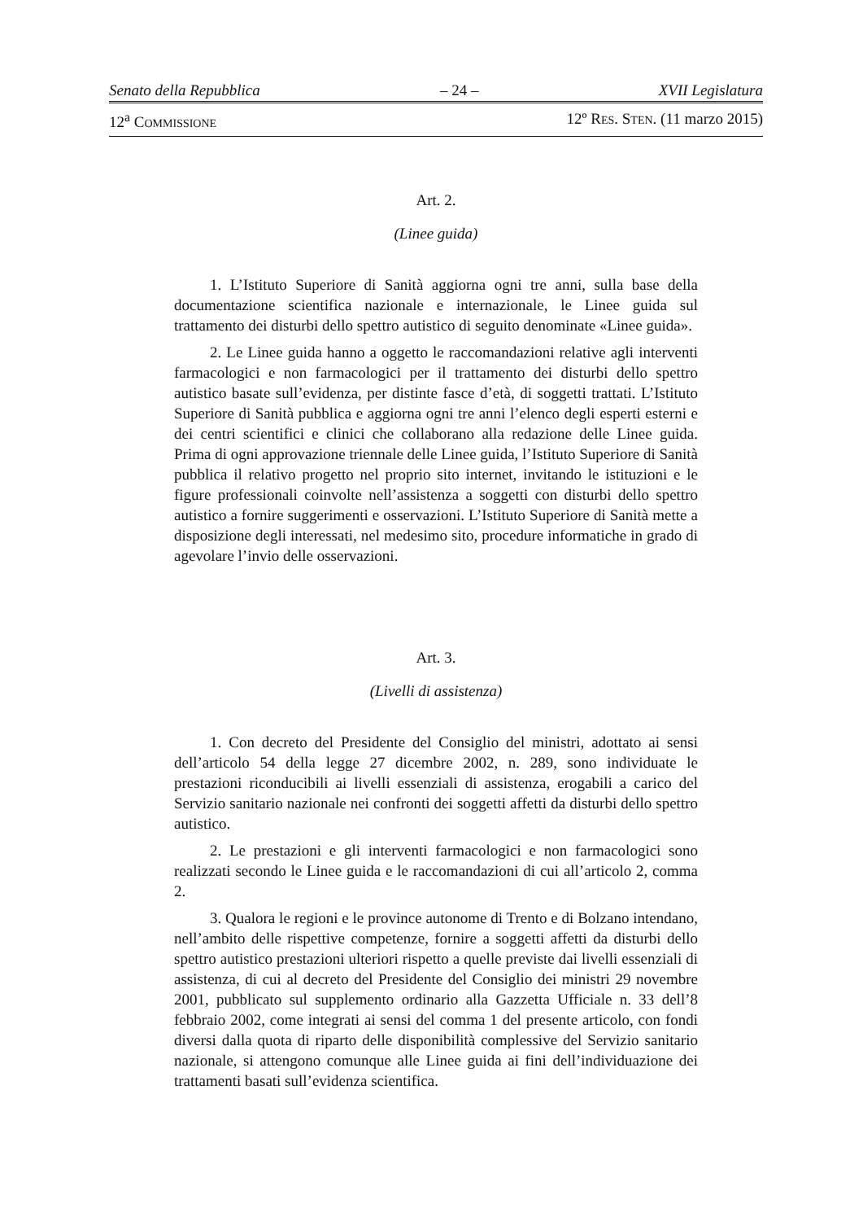Senato della Repubblica – 24 – XVII Legislatura
12<sup>a</sup> COMMISSIONE 12º RES. STEN. (11 marzo 2015)
Art. 2.
(Linee guida)
1. L’Istituto Superiore di Sanità aggiorna ogni tre anni, sulla base della documentazione scientifica nazionale e internazionale, le Linee guida sul trattamento dei disturbi dello spettro autistico di seguito denominate «Linee guida».
2. Le Linee guida hanno a oggetto le raccomandazioni relative agli interventi farmacologici e non farmacologici per il trattamento dei disturbi dello spettro autistico basate sull’evidenza, per distinte fasce d’età, di soggetti trattati. L’Istituto Superiore di Sanità pubblica e aggiorna ogni tre anni l’elenco degli esperti esterni e dei centri scientifici e clinici che collaborano alla redazione delle Linee guida. Prima di ogni approvazione triennale delle Linee guida, l’Istituto Superiore di Sanità pubblica il relativo progetto nel proprio sito internet, invitando le istituzioni e le figure professionali coinvolte nell’assistenza a soggetti con disturbi dello spettro autistico a fornire suggerimenti e osservazioni. L’Istituto Superiore di Sanità mette a disposizione degli interessati, nel medesimo sito, procedure informatiche in grado di agevolare l’invio delle osservazioni.
Art. 3.
(Livelli di assistenza)
1. Con decreto del Presidente del Consiglio del ministri, adottato ai sensi dell’articolo 54 della legge 27 dicembre 2002, n. 289, sono individuate le prestazioni riconducibili ai livelli essenziali di assistenza, erogabili a carico del Servizio sanitario nazionale nei confronti dei soggetti affetti da disturbi dello spettro autistico.
2. Le prestazioni e gli interventi farmacologici e non farmacologici sono realizzati secondo le Linee guida e le raccomandazioni di cui all’articolo 2, comma 2.
3. Qualora le regioni e le province autonome di Trento e di Bolzano intendano, nell’ambito delle rispettive competenze, fornire a soggetti affetti da disturbi dello spettro autistico prestazioni ulteriori rispetto a quelle previste dai livelli essenziali di assistenza, di cui al decreto del Presidente del Consiglio dei ministri 29 novembre 2001, pubblicato sul supplemento ordinario alla Gazzetta Ufficiale n. 33 dell’8 febbraio 2002, come integrati ai sensi del comma 1 del presente articolo, con fondi diversi dalla quota di riparto delle disponibilità complessive del Servizio sanitario nazionale, si attengono comunque alle Linee guida ai fini dell’individuazione dei trattamenti basati sull’evidenza scientifica.